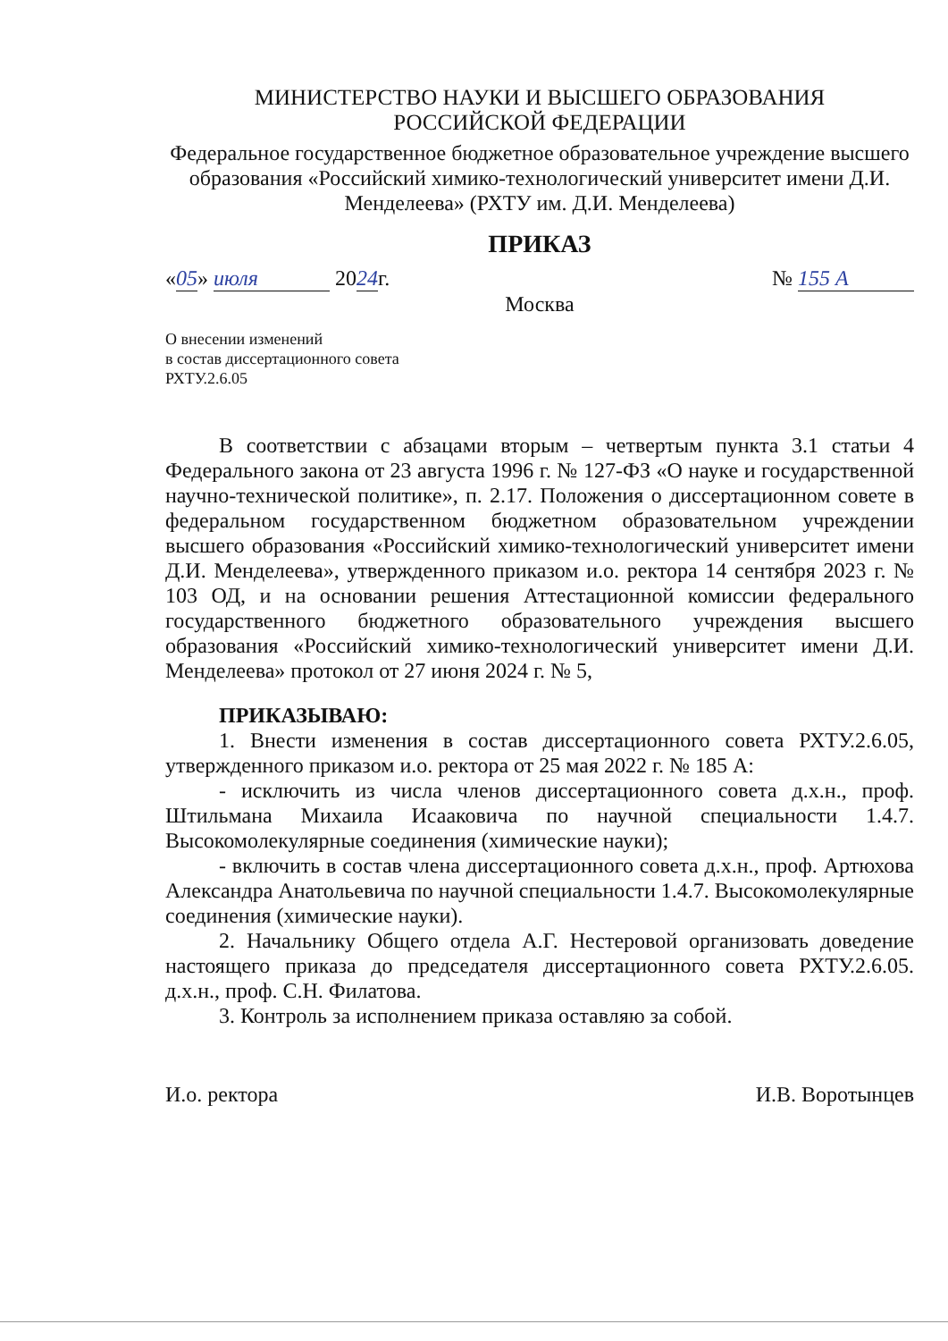МИНИСТЕРСТВО НАУКИ И ВЫСШЕГО ОБРАЗОВАНИЯ
РОССИЙСКОЙ ФЕДЕРАЦИИ
Федеральное государственное бюджетное образовательное учреждение высшего образования «Российский химико-технологический университет имени Д.И. Менделеева» (РХТУ им. Д.И. Менделеева)
ПРИКАЗ
«05» июля 2024г. № 155 А
Москва
О внесении изменений
в состав диссертационного совета
РХТУ.2.6.05
В соответствии с абзацами вторым – четвертым пункта 3.1 статьи 4 Федерального закона от 23 августа 1996 г. № 127-ФЗ «О науке и государственной научно-технической политике», п. 2.17. Положения о диссертационном совете в федеральном государственном бюджетном образовательном учреждении высшего образования «Российский химико-технологический университет имени Д.И. Менделеева», утвержденного приказом и.о. ректора 14 сентября 2023 г. № 103 ОД, и на основании решения Аттестационной комиссии федерального государственного бюджетного образовательного учреждения высшего образования «Российский химико-технологический университет имени Д.И. Менделеева» протокол от 27 июня 2024 г. № 5,
ПРИКАЗЫВАЮ:
1. Внести изменения в состав диссертационного совета РХТУ.2.6.05, утвержденного приказом и.о. ректора от 25 мая 2022 г. № 185 А:
- исключить из числа членов диссертационного совета д.х.н., проф. Штильмана Михаила Исааковича по научной специальности 1.4.7. Высокомолекулярные соединения (химические науки);
- включить в состав члена диссертационного совета д.х.н., проф. Артюхова Александра Анатольевича по научной специальности 1.4.7. Высокомолекулярные соединения (химические науки).
2. Начальнику Общего отдела А.Г. Нестеровой организовать доведение настоящего приказа до председателя диссертационного совета РХТУ.2.6.05. д.х.н., проф. С.Н. Филатова.
3. Контроль за исполнением приказа оставляю за собой.
И.о. ректора И.В. Воротынцев